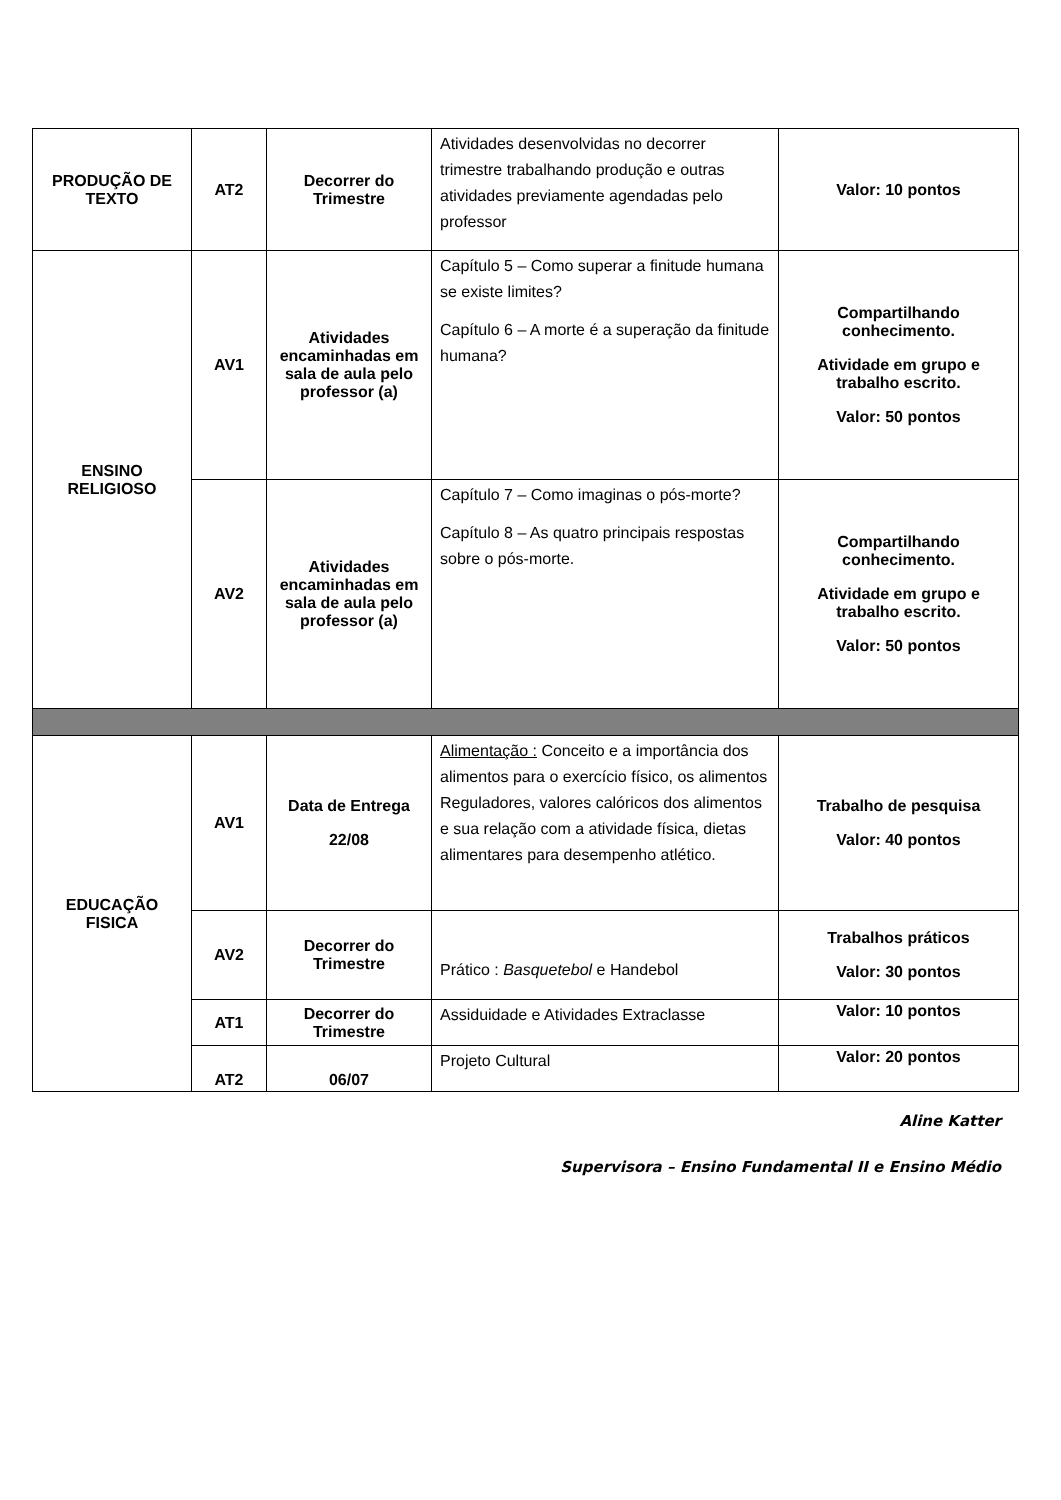| PRODUÇÃO DE TEXTO | AT2 | Decorrer do Trimestre | Atividades desenvolvidas no decorrer trimestre trabalhando produção e outras atividades previamente agendadas pelo professor | Valor: 10 pontos |
| ENSINO RELIGIOSO | AV1 | Atividades encaminhadas em sala de aula pelo professor (a) | Capítulo 5 – Como superar a finitude humana se existe limites? Capítulo 6 – A morte é a superação da finitude humana? | Compartilhando conhecimento. Atividade em grupo e trabalho escrito. Valor: 50 pontos |
| | AV2 | Atividades encaminhadas em sala de aula pelo professor (a) | Capítulo 7 – Como imaginas o pós-morte? Capítulo 8 – As quatro principais respostas sobre o pós-morte. | Compartilhando conhecimento. Atividade em grupo e trabalho escrito. Valor: 50 pontos |
| EDUCAÇÃO FISICA | AV1 | Data de Entrega 22/08 | Alimentação : Conceito e a importância dos alimentos para o exercício físico, os alimentos Reguladores, valores calóricos dos alimentos e sua relação com a atividade física, dietas alimentares para desempenho atlético. | Trabalho de pesquisa Valor: 40 pontos |
| | AV2 | Decorrer do Trimestre | Prático : Basquetebol e Handebol | Trabalhos práticos Valor: 30 pontos |
| | AT1 | Decorrer do Trimestre | Assiduidade e Atividades Extraclasse | Valor: 10 pontos |
| | AT2 | 06/07 | Projeto Cultural | Valor: 20 pontos |
Aline Katter
Supervisora – Ensino Fundamental II e Ensino Médio